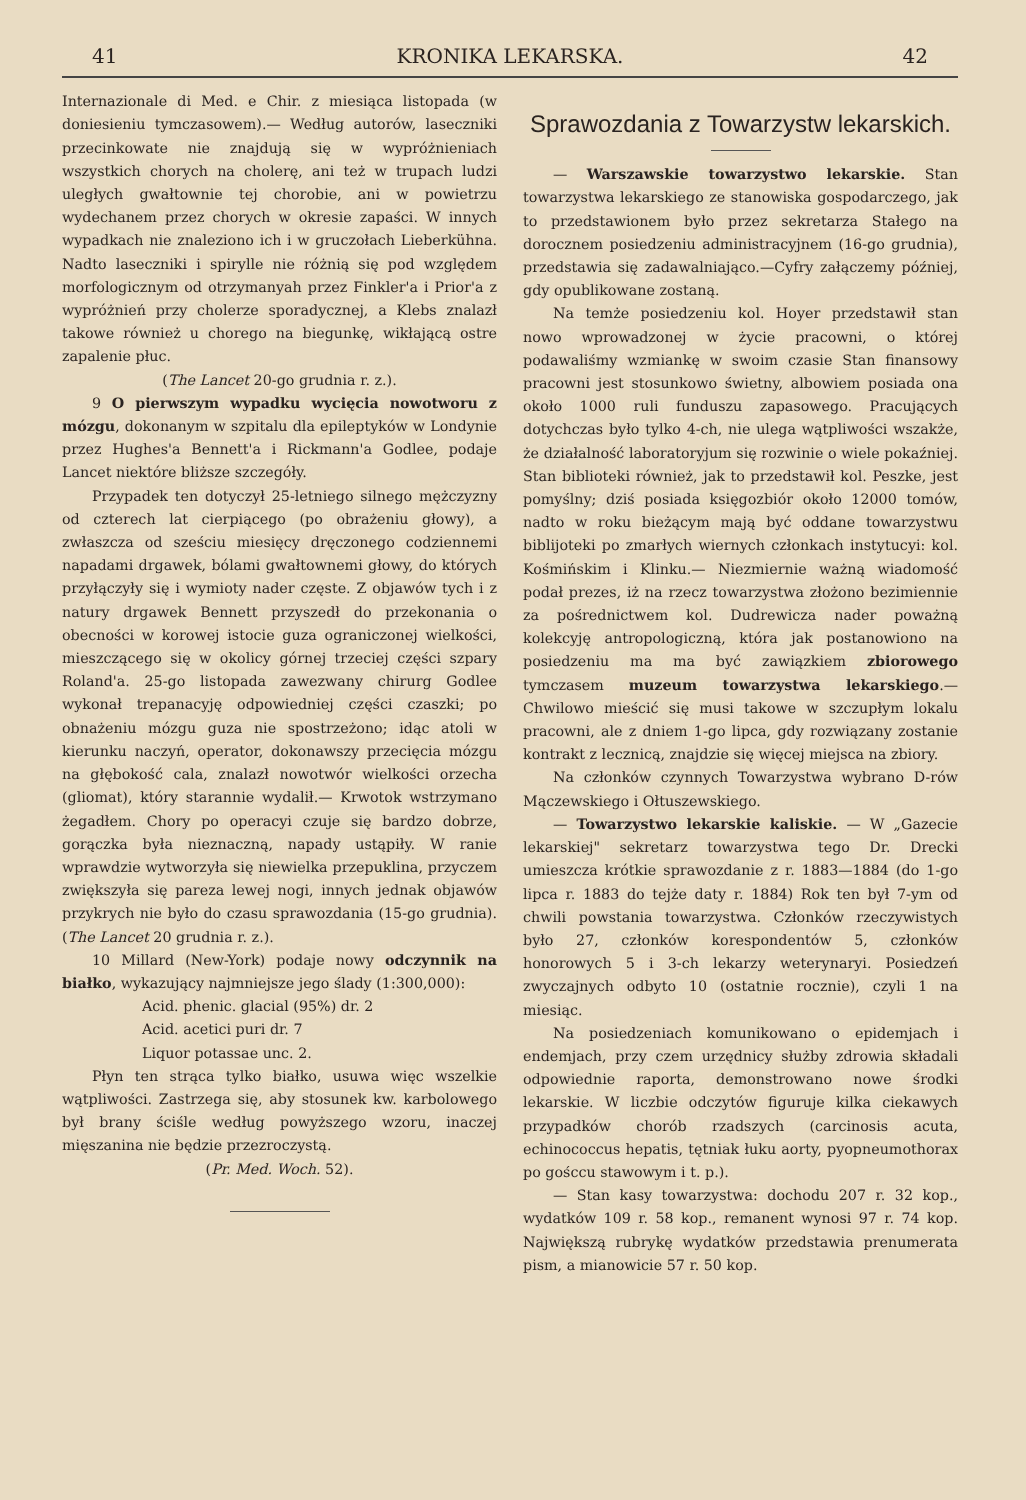41 KRONIKA LEKARSKA. 42
Internazionale di Med. e Chir. z miesiąca listopada (w doniesieniu tymczasowem).— Według autorów, laseczniki przecinkowate nie znajdują się w wypróżnieniach wszystkich chorych na cholerę, ani też w trupach ludzi uległych gwałtownie tej chorobie, ani w powietrzu wydechanem przez chorych w okresie zapaści. W innych wypadkach nie znaleziono ich i w gruczołach Lieberkühna. Nadto laseczniki i spirylle nie różnią się pod względem morfologicznym od otrzymanyah przez Finkler'a i Prior'a z wypróżnień przy cholerze sporadycznej, a Klebs znalazł takowe również u chorego na biegunkę, wikłającą ostre zapalenie płuc.
(The Lancet 20-go grudnia r. z.).
9 O pierwszym wypadku wycięcia nowotworu z mózgu, dokonanym w szpitalu dla epileptyków w Londynie przez Hughes'a Bennett'a i Rickmann'a Godlee, podaje Lancet niektóre bliższe szczegóły.
Przypadek ten dotyczył 25-letniego silnego mężczyzny od czterech lat cierpiącego (po obrażeniu głowy), a zwłaszcza od sześciu miesięcy dręczonego codziennemi napadami drgawek, bólami gwałtownemi głowy, do których przyłączyły się i wymioty nader częste. Z objawów tych i z natury drgawek Bennett przyszedł do przekonania o obecności w korowej istocie guza ograniczonej wielkości, mieszczącego się w okolicy górnej trzeciej części szpary Roland'a. 25-go listopada zawezwany chirurg Godlee wykonał trepanacyję odpowiedniej części czaszki; po obnażeniu mózgu guza nie spostrzeżono; idąc atoli w kierunku naczyń, operator, dokonawszy przecięcia mózgu na głębokość cala, znalazł nowotwór wielkości orzecha (gliomat), który starannie wydalił.— Krwotok wstrzymano żegadłem. Chory po operacyi czuje się bardzo dobrze, gorączka była nieznaczną, napady ustąpiły. W ranie wprawdzie wytworzyła się niewielka przepuklina, przyczem zwiększyła się pareza lewej nogi, innych jednak objawów przykrych nie było do czasu sprawozdania (15-go grudnia). (The Lancet 20 grudnia r. z.).
10 Millard (New-York) podaje nowy odczynnik na białko, wykazujący najmniejsze jego ślady (1:300,000):
Acid. phenic. glacial (95%) dr. 2
Acid. acetici puri dr. 7
Liquor potassae unc. 2.
Płyn ten strąca tylko białko, usuwa więc wszelkie wątpliwości. Zastrzega się, aby stosunek kw. karbolowego był brany ściśle według powyższego wzoru, inaczej mięszanina nie będzie przezroczystą.
(Pr. Med. Woch. 52).
Sprawozdania z Towarzystw lekarskich.
— Warszawskie towarzystwo lekarskie. Stan towarzystwa lekarskiego ze stanowiska gospodarczego, jak to przedstawionem było przez sekretarza Stałego na dorocznem posiedzeniu administracyjnem (16-go grudnia), przedstawia się zadawalniająco.—Cyfry załączemy później, gdy opublikowane zostaną.
Na temże posiedzeniu kol. Hoyer przedstawił stan nowo wprowadzonej w życie pracowni, o której podawaliśmy wzmiankę w swoim czasie Stan finansowy pracowni jest stosunkowo świetny, albowiem posiada ona około 1000 ruli funduszu zapasowego. Pracujących dotychczas było tylko 4-ch, nie ulega wątpliwości wszakże, że działalność laboratoryjum się rozwinie o wiele pokaźniej. Stan biblioteki również, jak to przedstawił kol. Peszke, jest pomyślny; dziś posiada księgozbiór około 12000 tomów, nadto w roku bieżącym mają być oddane towarzystwu biblijoteki po zmarłych wiernych członkach instytucyi: kol. Kośmińskim i Klinku.— Niezmiernie ważną wiadomość podał prezes, iż na rzecz towarzystwa złożono bezimiennie za pośrednictwem kol. Dudrewicza nader poważną kolekcyję antropologiczną, która jak postanowiono na posiedzeniu ma ma być zawiązkiem zbiorowego tymczasem muzeum towarzystwa lekarskiego.— Chwilowo mieścić się musi takowe w szczupłym lokalu pracowni, ale z dniem 1-go lipca, gdy rozwiązany zostanie kontrakt z lecznicą, znajdzie się więcej miejsca na zbiory.
Na członków czynnych Towarzystwa wybrano D-rów Mączewskiego i Ołtuszewskiego.
— Towarzystwo lekarskie kaliskie. — W „Gazecie lekarskiej" sekretarz towarzystwa tego Dr. Drecki umieszcza krótkie sprawozdanie z r. 1883—1884 (do 1-go lipca r. 1883 do tejże daty r. 1884) Rok ten był 7-ym od chwili powstania towarzystwa. Członków rzeczywistych było 27, członków korespondentów 5, członków honorowych 5 i 3-ch lekarzy weterynaryi. Posiedzeń zwyczajnych odbyto 10 (ostatnie rocznie), czyli 1 na miesiąc.
Na posiedzeniach komunikowano o epidemjach i endemjach, przy czem urzędnicy służby zdrowia składali odpowiednie raporta, demonstrowano nowe środki lekarskie. W liczbie odczytów figuruje kilka ciekawych przypadków chorób rzadszych (carcinosis acuta, echinococcus hepatis, tętniak łuku aorty, pyopneumothorax po gośccu stawowym i t. p.).
— Stan kasy towarzystwa: dochodu 207 r. 32 kop., wydatków 109 r. 58 kop., remanent wynosi 97 r. 74 kop. Największą rubrykę wydatków przedstawia prenumerata pism, a mianowicie 57 r. 50 kop.